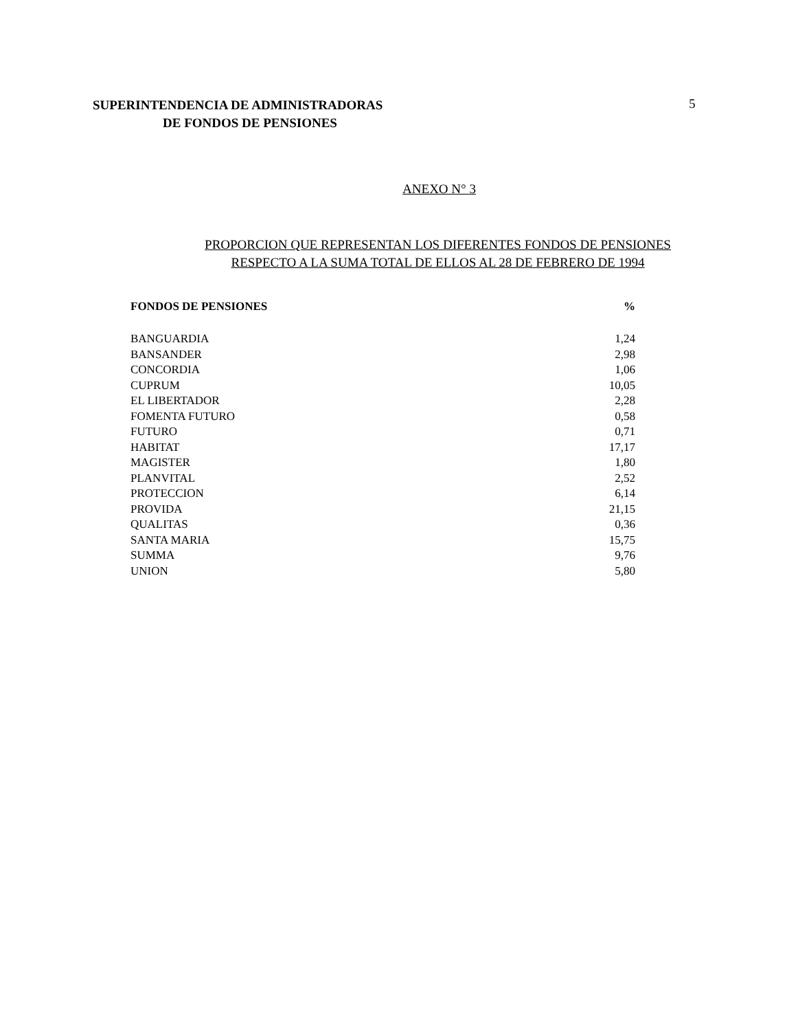SUPERINTENDENCIA DE ADMINISTRADORAS
DE FONDOS DE PENSIONES
5
ANEXO N° 3
PROPORCION QUE REPRESENTAN LOS DIFERENTES FONDOS DE PENSIONES
RESPECTO A LA SUMA TOTAL DE ELLOS AL 28 DE FEBRERO DE 1994
| FONDOS DE PENSIONES | % |
| --- | --- |
| BANGUARDIA | 1,24 |
| BANSANDER | 2,98 |
| CONCORDIA | 1,06 |
| CUPRUM | 10,05 |
| EL LIBERTADOR | 2,28 |
| FOMENTA FUTURO | 0,58 |
| FUTURO | 0,71 |
| HABITAT | 17,17 |
| MAGISTER | 1,80 |
| PLANVITAL | 2,52 |
| PROTECCION | 6,14 |
| PROVIDA | 21,15 |
| QUALITAS | 0,36 |
| SANTA MARIA | 15,75 |
| SUMMA | 9,76 |
| UNION | 5,80 |